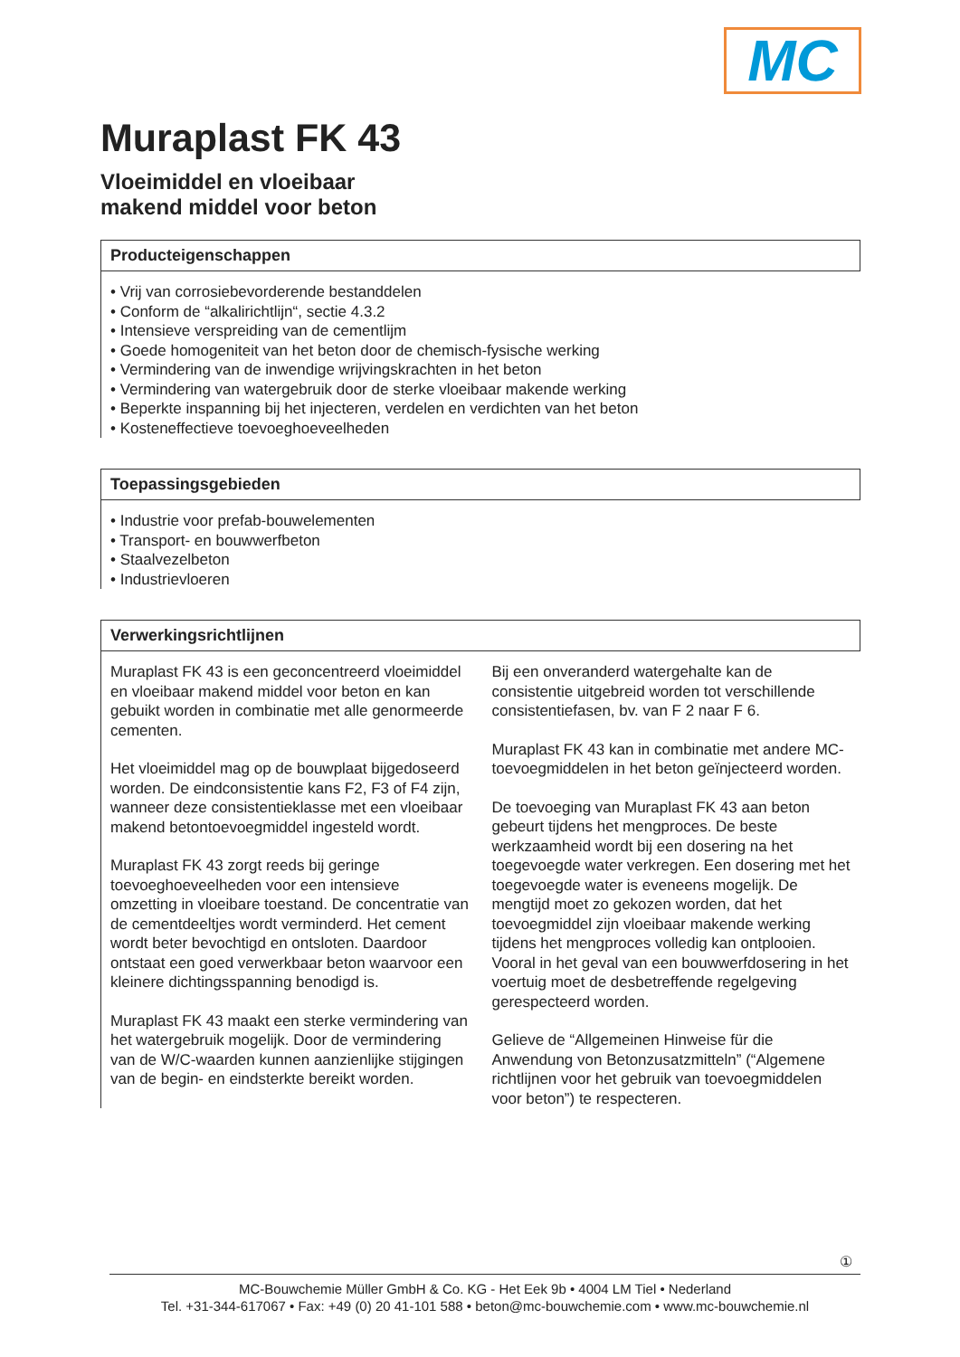MC
Muraplast FK 43
Vloeimiddel en vloeibaar
makend middel voor beton
Producteigenschappen
• Vrij van corrosiebevorderende bestanddelen
• Conform de “alkalirichtlijn“, sectie 4.3.2
• Intensieve verspreiding van de cementlijm
• Goede homogeniteit van het beton door de chemisch-fysische werking
• Vermindering van de inwendige wrijvingskrachten in het beton
• Vermindering van watergebruik door de sterke vloeibaar makende werking
• Beperkte inspanning bij het injecteren, verdelen en verdichten van het beton
• Kosteneffectieve toevoeghoeveelheden
Toepassingsgebieden
• Industrie voor prefab-bouwelementen
• Transport- en bouwwerfbeton
• Staalvezelbeton
• Industrievloeren
Verwerkingsrichtlijnen
Muraplast FK 43 is een geconcentreerd vloeimiddel en vloeibaar makend middel voor beton en kan gebuikt worden in combinatie met alle genormeerde cementen.
Het vloeimiddel mag op de bouwplaat bijgedoseerd worden. De eindconsistentie kans F2, F3 of F4 zijn, wanneer deze consistentieklasse met een vloeibaar makend betontoevoegmiddel ingesteld wordt.
Muraplast FK 43 zorgt reeds bij geringe toevoeghoeveelheden voor een intensieve omzetting in vloeibare toestand. De concentratie van de cementdeeltjes wordt verminderd. Het cement wordt beter bevochtigd en ontsloten. Daardoor ontstaat een goed verwerkbaar beton waarvoor een kleinere dichtingsspanning benodigd is.
Muraplast FK 43 maakt een sterke vermindering van het watergebruik mogelijk. Door de vermindering van de W/C-waarden kunnen aanzienlijke stijgingen van de begin- en eindsterkte bereikt worden.
Bij een onveranderd watergehalte kan de consistentie uitgebreid worden tot verschillende consistentiefasen, bv. van F 2 naar F 6.
Muraplast FK 43 kan in combinatie met andere MC-toevoegmiddelen in het beton geïnjecteerd worden.
De toevoeging van Muraplast FK 43 aan beton gebeurt tijdens het mengproces. De beste werkzaamheid wordt bij een dosering na het toegevoegde water verkregen. Een dosering met het toegevoegde water is eveneens mogelijk. De mengtijd moet zo gekozen worden, dat het toevoegmiddel zijn vloeibaar makende werking tijdens het mengproces volledig kan ontplooien. Vooral in het geval van een bouwwerfdosering in het voertuig moet de desbetreffende regelgeving gerespecteerd worden.
Gelieve de “Allgemeinen Hinweise für die Anwendung von Betonzusatzmitteln” (“Algemene richtlijnen voor het gebruik van toevoegmiddelen voor beton”) te respecteren.
①
MC-Bouwchemie Müller GmbH & Co. KG - Het Eek 9b • 4004 LM Tiel • Nederland
Tel. +31-344-617067 • Fax: +49 (0) 20 41-101 588 • beton@mc-bouwchemie.com • www.mc-bouwchemie.nl